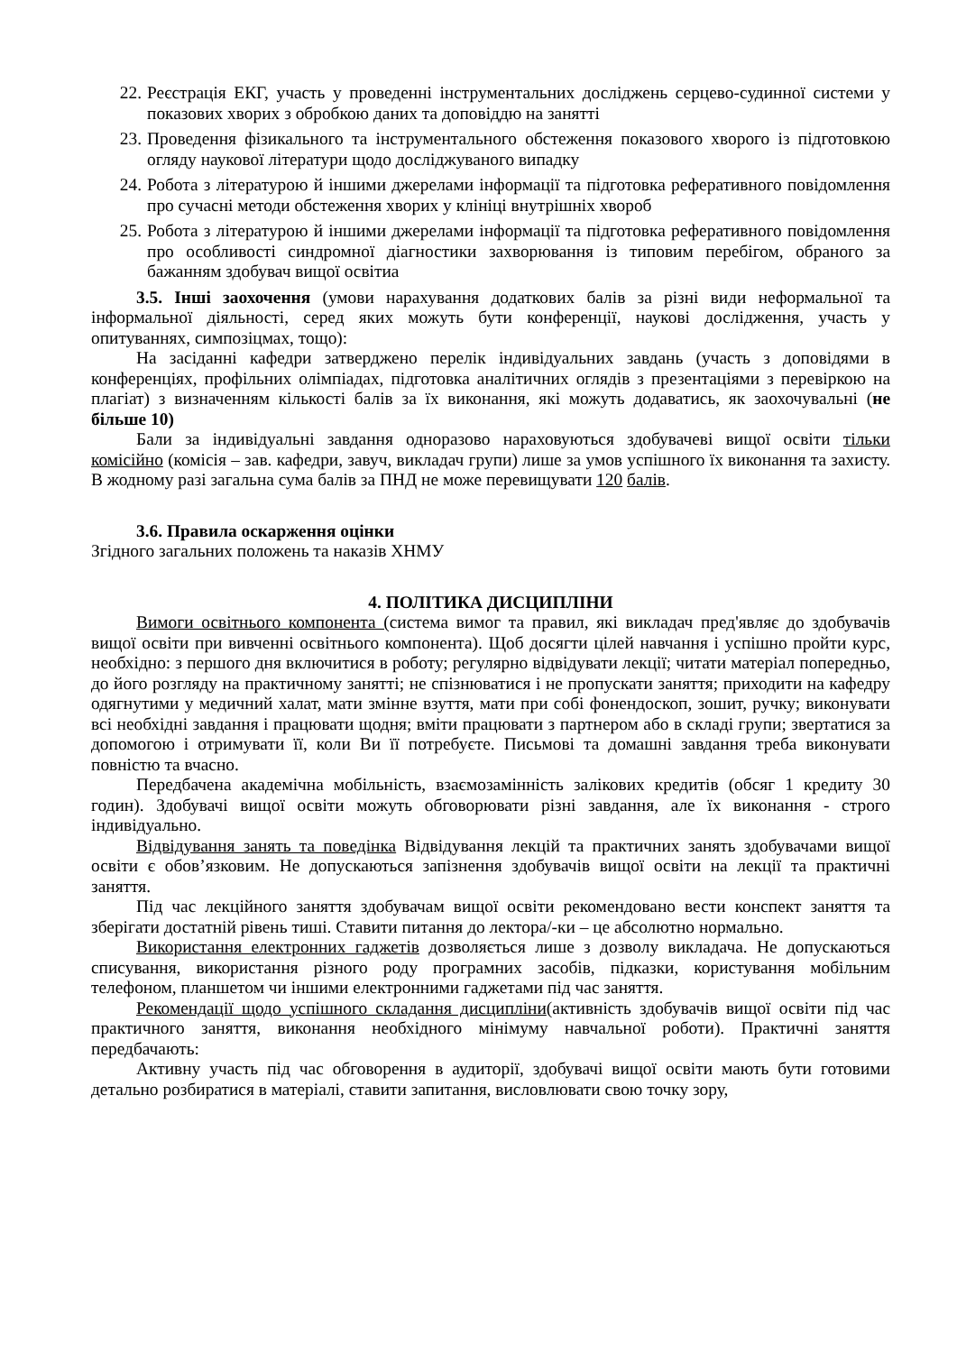22. Реєстрація ЕКГ, участь у проведенні інструментальних досліджень серцево-судинної системи у показових хворих з обробкою даних та доповіддю на занятті
23. Проведення фізикального та інструментального обстеження показового хворого із підготовкою огляду наукової літератури щодо досліджуваного випадку
24. Робота з літературою й іншими джерелами інформації та підготовка реферативного повідомлення про сучасні методи обстеження хворих у клініці внутрішніх хвороб
25. Робота з літературою й іншими джерелами інформації та підготовка реферативного повідомлення про особливості синдромної діагностики захворювання із типовим перебігом, обраного за бажанням здобувач вищої освітиа
3.5. Інші заохочення (умови нарахування додаткових балів за різні види неформальної та інформальної діяльності, серед яких можуть бути конференції, наукові дослідження, участь у опитуваннях, симпозіцмах, тощо):
На засіданні кафедри затверджено перелік індивідуальних завдань (участь з доповідями в конференціях, профільних олімпіадах, підготовка аналітичних оглядів з презентаціями з перевіркою на плагіат) з визначенням кількості балів за їх виконання, які можуть додаватись, як заохочувальні (не більше 10)
Бали за індивідуальні завдання одноразово нараховуються здобувачеві вищої освіти тільки комісійно (комісія – зав. кафедри, завуч, викладач групи) лише за умов успішного їх виконання та захисту. В жодному разі загальна сума балів за ПНД не може перевищувати 120 балів.
3.6. Правила оскарження оцінки
Згідного загальних положень та наказів ХНМУ
4. ПОЛІТИКА ДИСЦИПЛІНИ
Вимоги освітнього компонента (система вимог та правил, які викладач пред'являє до здобувачів вищої освіти при вивченні освітнього компонента). Щоб досягти цілей навчання і успішно пройти курс, необхідно: з першого дня включитися в роботу; регулярно відвідувати лекції; читати матеріал попередньо, до його розгляду на практичному занятті; не спізнюватися і не пропускати заняття; приходити на кафедру одягнутими у медичний халат, мати змінне взуття, мати при собі фонендоскоп, зошит, ручку; виконувати всі необхідні завдання і працювати щодня; вміти працювати з партнером або в складі групи; звертатися за допомогою і отримувати її, коли Ви її потребуєте. Письмові та домашні завдання треба виконувати повністю та вчасно.
Передбачена академічна мобільність, взаємозамінність залікових кредитів (обсяг 1 кредиту 30 годин). Здобувачі вищої освіти можуть обговорювати різні завдання, але їх виконання - строго індивідуально.
Відвідування занять та поведінка Відвідування лекцій та практичних занять здобувачами вищої освіти є обов’язковим. Не допускаються запізнення здобувачів вищої освіти на лекції та практичні заняття.
Під час лекційного заняття здобувачам вищої освіти рекомендовано вести конспект заняття та зберігати достатній рівень тиші. Ставити питання до лектора/-ки – це абсолютно нормально.
Використання електронних гаджетів дозволяється лише з дозволу викладача. Не допускаються списування, використання різного роду програмних засобів, підказки, користування мобільним телефоном, планшетом чи іншими електронними гаджетами під час заняття.
Рекомендації щодо успішного складання дисципліни(активність здобувачів вищої освіти під час практичного заняття, виконання необхідного мінімуму навчальної роботи). Практичні заняття передбачають:
Активну участь під час обговорення в аудиторії, здобувачі вищої освіти мають бути готовими детально розбиратися в матеріалі, ставити запитання, висловлювати свою точку зору,